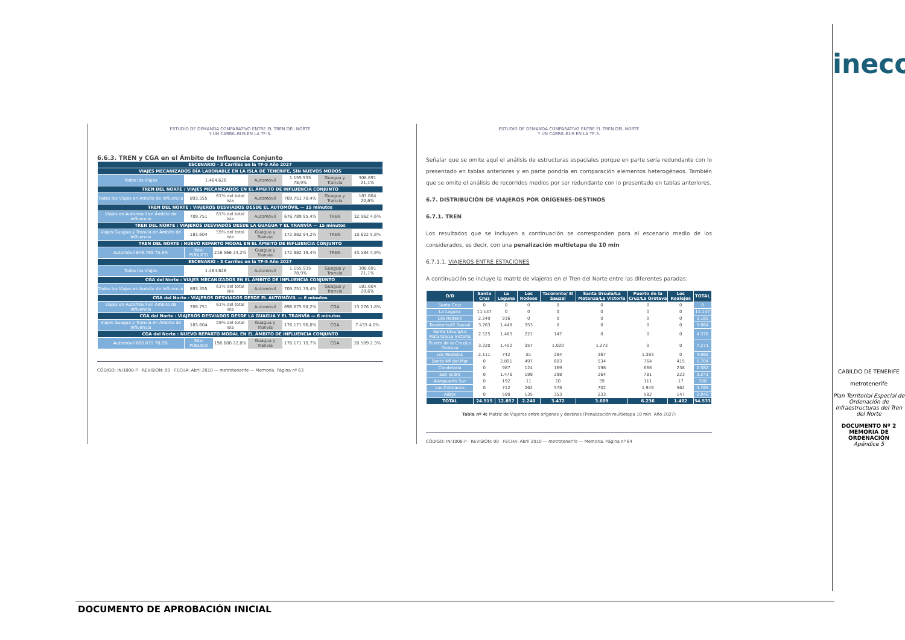ESTUDIO DE DEMANDA COMPARATIVO ENTRE EL TREN DEL NORTE
Y UN CARRIL-BUS EN LA TF-5.
6.6.3. TREN y CGA en el Ámbito de Influencia Conjunto
| ESCENARIO - 3 Carriles en la TF-5 Año 2027 | | | | | | |
| VIAJES MECANIZADOS DÍA LABORABLE EN LA ISLA DE TENERIFE, SIN NUEVOS MODOS | | | | | | |
| Todos los Viajes | 1.464.626 | | Automóvil | 1.155.935 78,9% | Guagua y Tranvía | 308.691 21,1% |
| TREN DEL NORTE : VIAJES MECANIZADOS EN EL ÁMBITO DE INFLUENCIA CONJUNTO | | | | | | |
| Todos los Viajes en Ámbito de Influencia | 893.355 | 61% del total Isla | Automóvil | 709.751 79,4% | Guagua y Tranvía | 183.604 20,6% |
| TREN DEL NORTE : VIAJEROS DESVIADOS DESDE EL AUTOMÓVIL — 15 minutos | | | | | | |
| Viajes en Automóvil en Ámbito de Influencia | 709.751 | 61% del total Isla | Automóvil | 676.789 95,4% | TREN | 32.962 4,6% |
| TREN DEL NORTE : VIAJEROS DESVIADOS DESDE LA GUAGUA Y EL TRANVÍA — 15 minutos | | | | | | |
| Viajes Guagua y Tranvía en Ámbito de Influencia | 183.604 | 59% del total Isla | Guagua y Tranvía | 172.982 94,2% | TREN | 10.622 5,8% |
| TREN DEL NORTE : NUEVO REPARTO MODAL EN EL ÁMBITO DE INFLUENCIA CONJUNTO | | | | | | |
| Automóvil 676.789 75,8% | Total PÚBLICO | 216.566 24,2% | Guagua y Tranvía | 172.982 19,4% | TREN | 43.584 4,9% |
| ESCENARIO - 3 Carriles en la TF-5 Año 2027 | | | | | | |
| Todos los Viajes | 1.464.626 | | Automóvil | 1.155.935 78,9% | Guagua y Tranvía | 308.691 21,1% |
| CGA del Norte : VIAJES MECANIZADOS EN EL ÁMBITO DE INFLUENCIA CONJUNTO | | | | | | |
| Todos los Viajes en Ámbito de Influencia | 893.355 | 61% del total Isla | Automóvil | 709.751 79,4% | Guagua y Tranvía | 183.604 20,6% |
| CGA del Norte : VIAJEROS DESVIADOS DESDE EL AUTOMÓVIL — 6 minutos | | | | | | |
| Viajes en Automóvil en Ámbito de Influencia | 709.751 | 61% del total Isla | Automóvil | 696.675 98,2% | CGA | 13.076 1,8% |
| CGA del Norte : VIAJEROS DESVIADOS DESDE LA GUAGUA Y EL TRANVÍA — 6 minutos | | | | | | |
| Viajes Guagua y Tranvía en Ámbito de Influencia | 183.604 | 59% del total Isla | Guagua y Tranvía | 176.171 96,0% | CGA | 7.433 4,0% |
| CGA del Norte : NUEVO REPARTO MODAL EN EL ÁMBITO DE INFLUENCIA CONJUNTO | | | | | | |
| Automóvil 696.675 78,0% | Total PÚBLICO | 196.680 22,0% | Guagua y Tranvía | 176.171 19,7% | CGA | 20.509 2,3% |
CÓDIGO: IN/1008-P · REVISIÓN: 00 · FECHA: Abril 2010 — metrotenerife — Memoria. Página nº 63
ESTUDIO DE DEMANDA COMPARATIVO ENTRE EL TREN DEL NORTE
Y UN CARRIL-BUS EN LA TF-5.
Señalar que se omite aquí el análisis de estructuras espaciales porque en parte sería redundante con lo presentado en tablas anteriores y en parte pondría en comparación elementos heterogéneos. También que se omite el análisis de recorridos medios por ser redundante con lo presentado en tablas anteriores.
6.7. DISTRIBUCIÓN DE VIAJEROS POR ORÍGENES-DESTINOS
6.7.1. TREN
Los resultados que se incluyen a continuación se corresponden para el escenario medio de los considerados, es decir, con una penalización multietapa de 10 min
6.7.1.1. VIAJEROS ENTRE ESTACIONES
A continuación se incluye la matriz de viajeros en el Tren del Norte entre las diferentes paradas:
| O/D | Santa Cruz | La Laguna | Los Rodeos | Tacoronte/ El Sauzal | Santa Úrsula/La Matanza/La Victoria | Puerto de la Cruz/La Orotava | Los Realejos | TOTAL |
| --- | --- | --- | --- | --- | --- | --- | --- | --- |
| Santa Cruz | 0 | 0 | 0 | 0 | 0 | 0 | 0 | 0 |
| La Laguna | 11.147 | 0 | 0 | 0 | 0 | 0 | 0 | 11.147 |
| Los Rodeos | 2.249 | 936 | 0 | 0 | 0 | 0 | 0 | 3.185 |
| Tacoronte/El Sauzal | 3.263 | 1.448 | 353 | 0 | 0 | 0 | 0 | 5.064 |
| Santa Úrsula/La Matanza/La Victoria | 2.525 | 1.483 | 221 | 147 | 0 | 0 | 0 | 4.376 |
| Puerto de la Cruz/La Orotava | 3.220 | 1.402 | 357 | 1.020 | 1.272 | 0 | 0 | 7.271 |
| Los Realejos | 2.111 | 742 | 81 | 284 | 367 | 1.383 | 0 | 4.968 |
| Santa Mª del Mar | 0 | 2.891 | 497 | 603 | 534 | 764 | 415 | 5.704 |
| Candelaria | 0 | 987 | 124 | 169 | 198 | 666 | 238 | 2.382 |
| San Isidro | 0 | 1.476 | 199 | 298 | 264 | 781 | 223 | 3.241 |
| Aeropuerto Sur | 0 | 192 | 11 | 20 | 39 | 111 | 17 | 390 |
| Los Cristianos | 0 | 712 | 262 | 578 | 702 | 1.949 | 562 | 4.765 |
| Adeje | 0 | 590 | 135 | 353 | 233 | 582 | 147 | 2.040 |
| TOTAL | 24.515 | 12.857 | 2.240 | 3.472 | 3.609 | 6.236 | 1.402 | 54.533 |
Tabla nº 4: Matriz de Viajeros entre orígenes y destinos (Penalización multietapa 10 min. Año 2027)
CÓDIGO: IN/1008-P · REVISIÓN: 00 · FECHA: Abril 2010 — metrotenerife — Memoria. Página nº 64
ineco
CABILDO DE TENERIFE
metrotenerife
Plan Territorial Especial de Ordenación de Infraestructuras del Tren del Norte
DOCUMENTO Nº 2
MEMORIA DE ORDENACIÓN
Apéndice 5
DOCUMENTO DE APROBACIÓN INICIAL